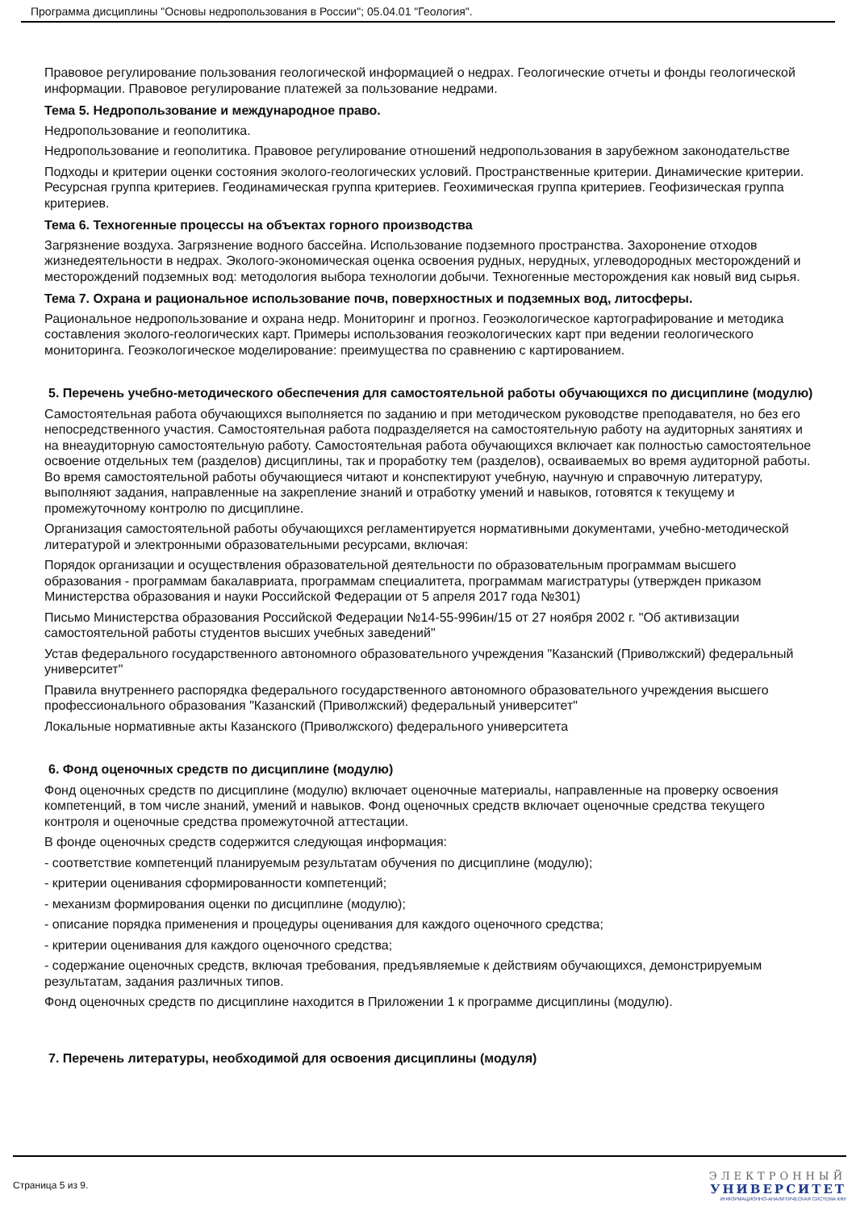Программа дисциплины "Основы недропользования в России"; 05.04.01 "Геология".
Правовое регулирование пользования геологической информацией о недрах. Геологические отчеты и фонды геологической информации. Правовое регулирование платежей за пользование недрами.
Тема 5. Недропользование и международное право.
Недропользование и геополитика.
Недропользование и геополитика. Правовое регулирование отношений недропользования в зарубежном законодательстве
Подходы и критерии оценки состояния эколого-геологических условий. Пространственные критерии. Динамические критерии. Ресурсная группа критериев. Геодинамическая группа критериев. Геохимическая группа критериев. Геофизическая группа критериев.
Тема 6. Техногенные процессы на объектах горного производства
Загрязнение воздуха. Загрязнение водного бассейна. Использование подземного пространства. Захоронение отходов жизнедеятельности в недрах. Эколого-экономическая оценка освоения рудных, нерудных, углеводородных месторождений и месторождений подземных вод: методология выбора технологии добычи. Техногенные месторождения как новый вид сырья.
Тема 7. Охрана и рациональное использование почв, поверхностных и подземных вод, литосферы.
Рациональное недропользование и охрана недр. Мониторинг и прогноз. Геоэкологическое картографирование и методика составления эколого-геологических карт. Примеры использования геоэкологических карт при ведении геологического мониторинга. Геоэкологическое моделирование: преимущества по сравнению с картированием.
5. Перечень учебно-методического обеспечения для самостоятельной работы обучающихся по дисциплине (модулю)
Самостоятельная работа обучающихся выполняется по заданию и при методическом руководстве преподавателя, но без его непосредственного участия. Самостоятельная работа подразделяется на самостоятельную работу на аудиторных занятиях и на внеаудиторную самостоятельную работу. Самостоятельная работа обучающихся включает как полностью самостоятельное освоение отдельных тем (разделов) дисциплины, так и проработку тем (разделов), осваиваемых во время аудиторной работы. Во время самостоятельной работы обучающиеся читают и конспектируют учебную, научную и справочную литературу, выполняют задания, направленные на закрепление знаний и отработку умений и навыков, готовятся к текущему и промежуточному контролю по дисциплине.
Организация самостоятельной работы обучающихся регламентируется нормативными документами, учебно-методической литературой и электронными образовательными ресурсами, включая:
Порядок организации и осуществления образовательной деятельности по образовательным программам высшего образования - программам бакалавриата, программам специалитета, программам магистратуры (утвержден приказом Министерства образования и науки Российской Федерации от 5 апреля 2017 года №301)
Письмо Министерства образования Российской Федерации №14-55-996ин/15 от 27 ноября 2002 г. "Об активизации самостоятельной работы студентов высших учебных заведений"
Устав федерального государственного автономного образовательного учреждения "Казанский (Приволжский) федеральный университет"
Правила внутреннего распорядка федерального государственного автономного образовательного учреждения высшего профессионального образования "Казанский (Приволжский) федеральный университет"
Локальные нормативные акты Казанского (Приволжского) федерального университета
6. Фонд оценочных средств по дисциплине (модулю)
Фонд оценочных средств по дисциплине (модулю) включает оценочные материалы, направленные на проверку освоения компетенций, в том числе знаний, умений и навыков. Фонд оценочных средств включает оценочные средства текущего контроля и оценочные средства промежуточной аттестации.
В фонде оценочных средств содержится следующая информация:
- соответствие компетенций планируемым результатам обучения по дисциплине (модулю);
- критерии оценивания сформированности компетенций;
- механизм формирования оценки по дисциплине (модулю);
- описание порядка применения и процедуры оценивания для каждого оценочного средства;
- критерии оценивания для каждого оценочного средства;
- содержание оценочных средств, включая требования, предъявляемые к действиям обучающихся, демонстрируемым результатам, задания различных типов.
Фонд оценочных средств по дисциплине находится в Приложении 1 к программе дисциплины (модулю).
7. Перечень литературы, необходимой для освоения дисциплины (модуля)
Страница 5 из 9.
ЭЛЕКТРОННЫЙ
УНИВЕРСИТЕТ
ИНФОРМАЦИОННО-АНАЛИТИЧЕСКАЯ СИСТЕМА КФУ